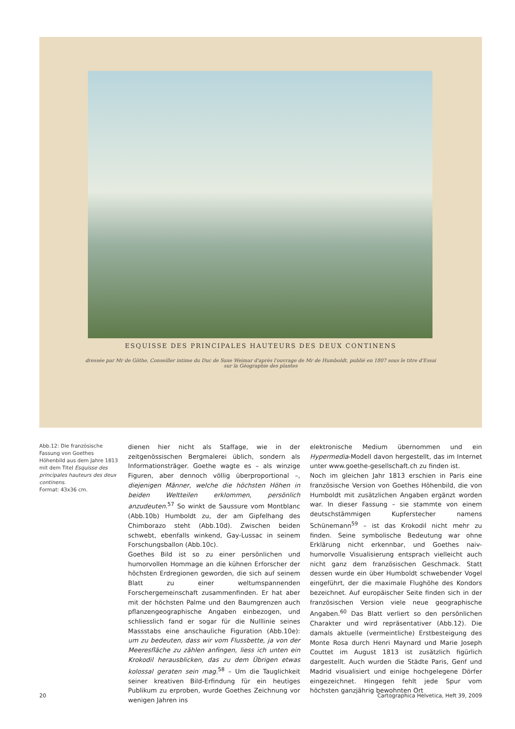ESQUISSE DES PRINCIPALES HAUTEURS DES DEUX CONTINENS
dressée par Mr de Göthe, Conseiller intime du Duc de Saxe Weimar d'après l'ouvrage de Mr de Humboldt, publié en 1807 sous le titre d'Essai sur la Géographie des plantes
Abb.12: Die französische Fassung von Goethes Höhenbild aus dem Jahre 1813 mit dem Titel Esquisse des principales hauteurs des deux continens.
Format: 43x36 cm.
dienen hier nicht als Staffage, wie in der zeitgenössischen Bergmalerei üblich, sondern als Informationsträger. Goethe wagte es – als winzige Figuren, aber dennoch völlig überproportional –, diejenigen Männer, welche die höchsten Höhen in beiden Weltteilen erklommen, persönlich anzudeuten.<sup>57</sup> So winkt de Saussure vom Montblanc (Abb.10b) Humboldt zu, der am Gipfelhang des Chimborazo steht (Abb.10d). Zwischen beiden schwebt, ebenfalls winkend, Gay-Lussac in seinem Forschungsballon (Abb.10c).
Goethes Bild ist so zu einer persönlichen und humorvollen Hommage an die kühnen Erforscher der höchsten Erdregionen geworden, die sich auf seinem Blatt zu einer weltumspannenden Forschergemeinschaft zusammenfinden. Er hat aber mit der höchsten Palme und den Baumgrenzen auch pflanzengeographische Angaben einbezogen, und schliesslich fand er sogar für die Nulllinie seines Massstabs eine anschauliche Figuration (Abb.10e): um zu bedeuten, dass wir vom Flussbette, ja von der Meeresfläche zu zählen anfingen, liess ich unten ein Krokodil herausblicken, das zu dem Übrigen etwas kolossal geraten sein mag.<sup>58</sup> – Um die Tauglichkeit seiner kreativen Bild-Erfindung für ein heutiges Publikum zu erproben, wurde Goethes Zeichnung vor wenigen Jahren ins
elektronische Medium übernommen und ein Hypermedia-Modell davon hergestellt, das im Internet unter www.goethe-gesellschaft.ch zu finden ist.
Noch im gleichen Jahr 1813 erschien in Paris eine französische Version von Goethes Höhenbild, die von Humboldt mit zusätzlichen Angaben ergänzt worden war. In dieser Fassung – sie stammte von einem deutschstämmigen Kupferstecher namens Schünemann<sup>59</sup> – ist das Krokodil nicht mehr zu finden. Seine symbolische Bedeutung war ohne Erklärung nicht erkennbar, und Goethes naiv-humorvolle Visualisierung entsprach vielleicht auch nicht ganz dem französischen Geschmack. Statt dessen wurde ein über Humboldt schwebender Vogel eingeführt, der die maximale Flughöhe des Kondors bezeichnet. Auf europäischer Seite finden sich in der französischen Version viele neue geographische Angaben.<sup>60</sup> Das Blatt verliert so den persönlichen Charakter und wird repräsentativer (Abb.12). Die damals aktuelle (vermeintliche) Erstbesteigung des Monte Rosa durch Henri Maynard und Marie Joseph Couttet im August 1813 ist zusätzlich figürlich dargestellt. Auch wurden die Städte Paris, Genf und Madrid visualisiert und einige hochgelegene Dörfer eingezeichnet. Hingegen fehlt jede Spur vom höchsten ganzjährig bewohnten Ort
20 Cartographica Helvetica, Heft 39, 2009